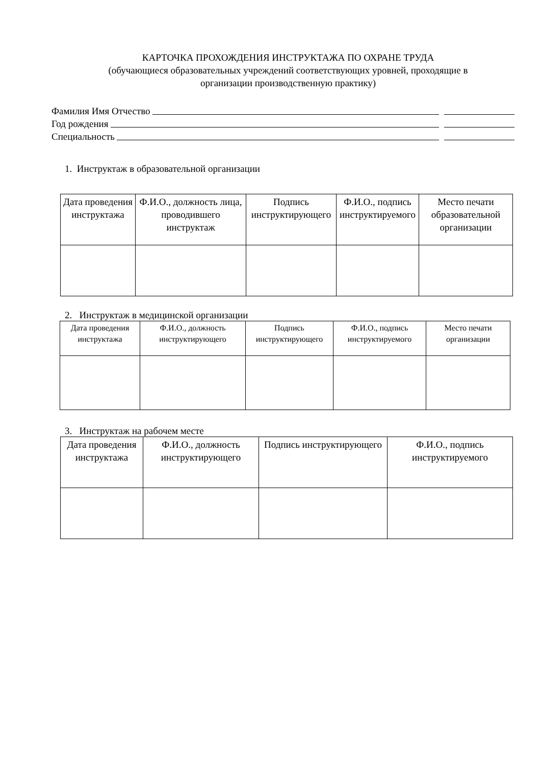КАРТОЧКА ПРОХОЖДЕНИЯ ИНСТРУКТАЖА ПО ОХРАНЕ ТРУДА
(обучающиеся образовательных учреждений соответствующих уровней, проходящие в
организации производственную практику)
Фамилия Имя Отчество
Год рождения
Специальность
1. Инструктаж в образовательной организации
| Дата проведения инструктажа | Ф.И.О., должность лица, проводившего инструктаж | Подпись инструктирующего | Ф.И.О., подпись инструктируемого | Место печати образовательной организации |
| --- | --- | --- | --- | --- |
2. Инструктаж в медицинской организации
| Дата проведения инструктажа | Ф.И.О., должность инструктирующего | Подпись инструктирующего | Ф.И.О., подпись инструктируемого | Место печати организации |
| --- | --- | --- | --- | --- |
3. Инструктаж на рабочем месте
| Дата проведения инструктажа | Ф.И.О., должность инструктирующего | Подпись инструктирующего | Ф.И.О., подпись инструктируемого |
| --- | --- | --- | --- |